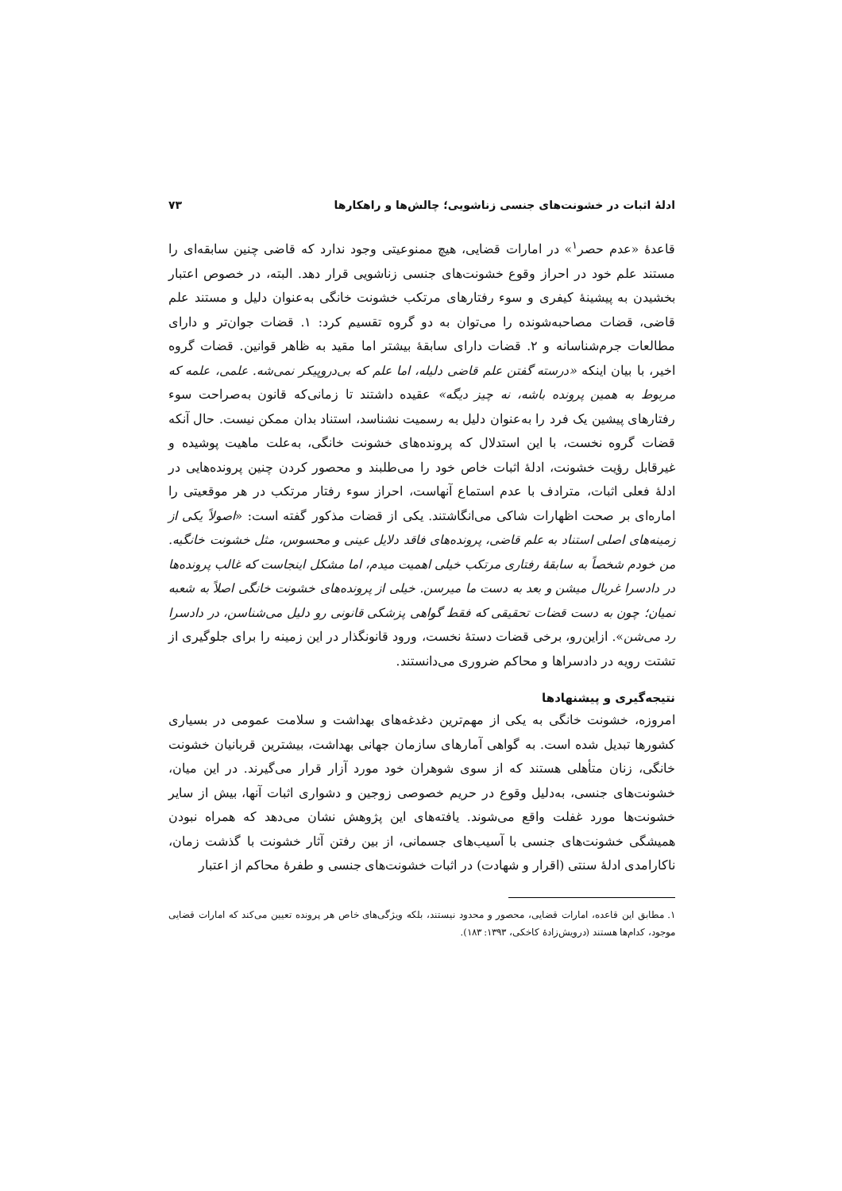ادلهٔ اثبات در خشونت‌های جنسی زناشویی؛ چالش‌ها و راهکارها ۷۳
قاعدهٔ «عدم حصر<sup>۱</sup>» در امارات قضایی، هیچ ممنوعیتی وجود ندارد که قاضی چنین سابقه‌ای را مستند علم خود در احراز وقوع خشونت‌های جنسی زناشویی قرار دهد. البته، در خصوص اعتبار بخشیدن به پیشینهٔ کیفری و سوء رفتارهای مرتکب خشونت خانگی به‌عنوان دلیل و مستند علم قاضی، قضات مصاحبه‌شونده را می‌توان به دو گروه تقسیم کرد: ۱. قضات جوان‌تر و دارای مطالعات جرم‌شناسانه و ۲. قضات دارای سابقهٔ بیشتر اما مقید به ظاهر قوانین. قضات گروه اخیر، با بیان اینکه «درسته گفتن علم قاضی دلیله، اما علم که بی‌دروپیکر نمی‌شه. علمی، علمه که مربوط به همین پرونده باشه، نه چیز دیگه» عقیده داشتند تا زمانی‌که قانون به‌صراحت سوء رفتارهای پیشین یک فرد را به‌عنوان دلیل به رسمیت نشناسد، استناد بدان ممکن نیست. حال آنکه قضات گروه نخست، با این استدلال که پرونده‌های خشونت خانگی، به‌علت ماهیت پوشیده و غیرقابل رؤیت خشونت، ادلهٔ اثبات خاص خود را می‌طلبند و محصور کردن چنین پرونده‌هایی در ادلهٔ فعلی اثبات، مترادف با عدم استماع آنهاست، احراز سوء رفتار مرتکب در هر موقعیتی را اماره‌ای بر صحت اظهارات شاکی می‌انگاشتند. یکی از قضات مذکور گفته است: «اصولاً یکی از زمینه‌های اصلی استناد به علم قاضی، پرونده‌های فاقد دلایل عینی و محسوس، مثل خشونت خانگیه. من خودم شخصاً به سابقهٔ رفتاری مرتکب خیلی اهمیت میدم، اما مشکل اینجاست که غالب پرونده‌ها در دادسرا غربال میشن و بعد به دست ما میرسن. خیلی از پرونده‌های خشونت خانگی اصلاً به شعبه نمیان؛ چون به دست قضات تحقیقی که فقط گواهی پزشکی قانونی رو دلیل می‌شناسن، در دادسرا رد می‌شن». ازاین‌رو، برخی قضات دستهٔ نخست، ورود قانونگذار در این زمینه را برای جلوگیری از تشتت رویه در دادسراها و محاکم ضروری می‌دانستند.
نتیجه‌گیری و پیشنهادها
امروزه، خشونت خانگی به یکی از مهم‌ترین دغدغه‌های بهداشت و سلامت عمومی در بسیاری کشورها تبدیل شده است. به گواهی آمارهای سازمان جهانی بهداشت، بیشترین قربانیان خشونت خانگی، زنان متأهلی هستند که از سوی شوهران خود مورد آزار قرار می‌گیرند. در این میان، خشونت‌های جنسی، به‌دلیل وقوع در حریم خصوصی زوجین و دشواری اثبات آنها، بیش از سایر خشونت‌ها مورد غفلت واقع می‌شوند. یافته‌های این پژوهش نشان می‌دهد که همراه نبودن همیشگی خشونت‌های جنسی با آسیب‌های جسمانی، از بین رفتن آثار خشونت با گذشت زمان، ناکارامدی ادلهٔ سنتی (اقرار و شهادت) در اثبات خشونت‌های جنسی و طفرهٔ محاکم از اعتبار
۱. مطابق این قاعده، امارات قضایی، محصور و محدود نیستند، بلکه ویژگی‌های خاص هر پرونده تعیین می‌کند که امارات قضایی موجود، کدام‌ها هستند (درویش‌زادهٔ کاخکی، ۱۳۹۳: ۱۸۳).